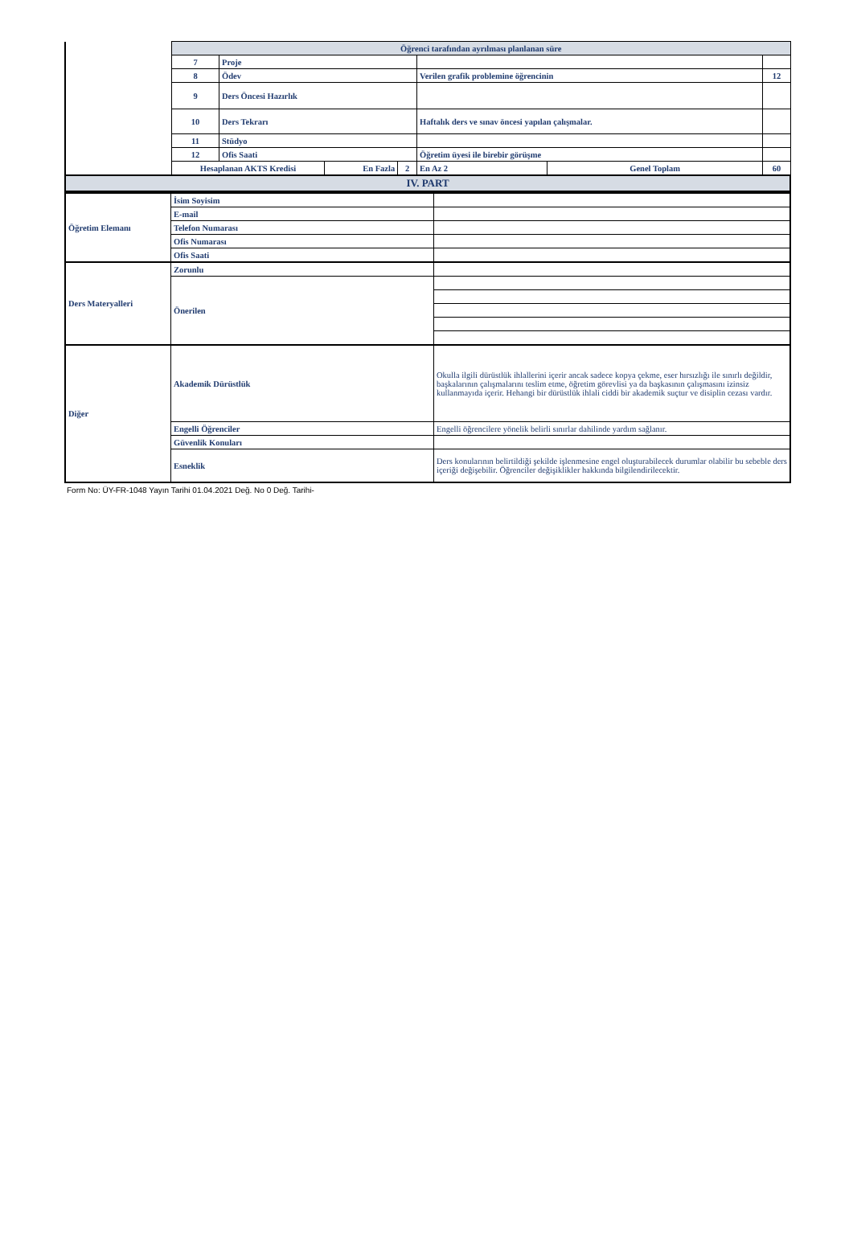| | Öğrenci tarafından ayrılması planlanan süre | | | | | | |
| | 7 | Proje | | | | | |
| | 8 | Ödev | | | Verilen grafik problemine öğrencinin | | 12 |
| | 9 | Ders Öncesi Hazırlık | | | | | |
| | 10 | Ders Tekrarı | | | Haftalık ders ve sınav öncesi yapılan çalışmalar. | | |
| | 11 | Stüdyo | | | | | |
| | 12 | Ofis Saati | | | Öğretim üyesi ile birebir görüşme | | |
| | Hesaplanan AKTS Kredisi | | En Fazla | 2 | En Az 2 | Genel Toplam | 60 |
| IV. PART | | | | | | | |
| Öğretim Elemanı | İsim Soyisim | |
| | E-mail | |
| | Telefon Numarası | |
| | Ofis Numarası | |
| | Ofis Saati | |
| Ders Materyalleri | Zorunlu | |
| | Önerilen | |
| Diğer | Akademik Dürüstlük | Okulla ilgili dürüstlük ihlallerini içerir ancak sadece kopya çekme, eser hırsızlığı ile sınırlı değildir, başkalarının çalışmalarını teslim etme, öğretim görevlisi ya da başkasının çalışmasını izinsiz kullanmayıda içerir. Hehangi bir dürüstlük ihlali ciddi bir akademik suçtur ve disiplin cezası vardır. |
| | Engelli Öğrenciler | Engelli öğrencilere yönelik belirli sınırlar dahilinde yardım sağlanır. |
| | Güvenlik Konuları | |
| | Esneklik | Ders konularının belirtildiği şekilde işlenmesine engel oluşturabilecek durumlar olabilir bu sebeble ders içeriği değişebilir. Öğrenciler değişiklikler hakkında bilgilendirilecektir. |
Form No: ÜY-FR-1048 Yayın Tarihi 01.04.2021 Değ. No 0 Değ. Tarihi-